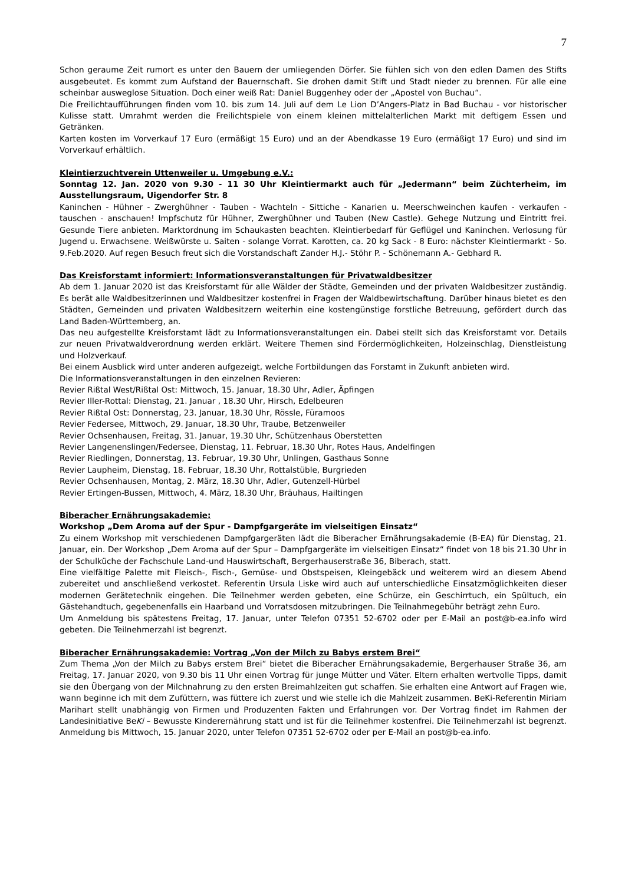7
Schon geraume Zeit rumort es unter den Bauern der umliegenden Dörfer. Sie fühlen sich von den edlen Damen des Stifts ausgebeutet. Es kommt zum Aufstand der Bauernschaft. Sie drohen damit Stift und Stadt nieder zu brennen. Für alle eine scheinbar ausweglose Situation. Doch einer weiß Rat: Daniel Buggenhey oder der „Apostel von Buchau“.
Die Freilichtaufführungen finden vom 10. bis zum 14. Juli auf dem Le Lion D’Angers-Platz in Bad Buchau - vor historischer Kulisse statt. Umrahmt werden die Freilichtspiele von einem kleinen mittelalterlichen Markt mit deftigem Essen und Getränken.
Karten kosten im Vorverkauf 17 Euro (ermäßigt 15 Euro) und an der Abendkasse 19 Euro (ermäßigt 17 Euro) und sind im Vorverkauf erhältlich.
Kleintierzuchtverein Uttenweiler u. Umgebung e.V.:
Sonntag 12. Jan. 2020 von 9.30 - 11 30 Uhr Kleintiermarkt auch für „Jedermann“ beim Züchterheim, im Ausstellungsraum, Uigendorfer Str. 8
Kaninchen - Hühner - Zwerghühner - Tauben - Wachteln - Sittiche - Kanarien u. Meerschweinchen kaufen - verkaufen - tauschen - anschauen! Impfschutz für Hühner, Zwerghühner und Tauben (New Castle). Gehege Nutzung und Eintritt frei. Gesunde Tiere anbieten. Marktordnung im Schaukasten beachten. Kleintierbedarf für Geflügel und Kaninchen. Verlosung für Jugend u. Erwachsene. Weißwürste u. Saiten - solange Vorrat. Karotten, ca. 20 kg Sack - 8 Euro: nächster Kleintiermarkt - So. 9.Feb.2020. Auf regen Besuch freut sich die Vorstandschaft Zander H.J.- Stöhr P. - Schönemann A.- Gebhard R.
Das Kreisforstamt informiert: Informationsveranstaltungen für Privatwaldbesitzer
Ab dem 1. Januar 2020 ist das Kreisforstamt für alle Wälder der Städte, Gemeinden und der privaten Waldbesitzer zuständig. Es berät alle Waldbesitzerinnen und Waldbesitzer kostenfrei in Fragen der Waldbewirtschaftung. Darüber hinaus bietet es den Städten, Gemeinden und privaten Waldbesitzern weiterhin eine kostengünstige forstliche Betreuung, gefördert durch das Land Baden-Württemberg, an.
Das neu aufgestellte Kreisforstamt lädt zu Informationsveranstaltungen ein. Dabei stellt sich das Kreisforstamt vor. Details zur neuen Privatwaldverordnung werden erklärt. Weitere Themen sind Fördermöglichkeiten, Holzeinschlag, Dienstleistung und Holzverkauf.
Bei einem Ausblick wird unter anderen aufgezeigt, welche Fortbildungen das Forstamt in Zukunft anbieten wird.
Die Informationsveranstaltungen in den einzelnen Revieren:
Revier Rißtal West/Rißtal Ost: Mittwoch, 15. Januar, 18.30 Uhr, Adler, Äpfingen
Revier Iller-Rottal: Dienstag, 21. Januar , 18.30 Uhr, Hirsch, Edelbeuren
Revier Rißtal Ost: Donnerstag, 23. Januar, 18.30 Uhr, Rössle, Füramoos
Revier Federsee, Mittwoch, 29. Januar, 18.30 Uhr, Traube, Betzenweiler
Revier Ochsenhausen, Freitag, 31. Januar, 19.30 Uhr, Schützenhaus Oberstetten
Revier Langenenslingen/Federsee, Dienstag, 11. Februar, 18.30 Uhr, Rotes Haus, Andelfingen
Revier Riedlingen, Donnerstag, 13. Februar, 19.30 Uhr, Unlingen, Gasthaus Sonne
Revier Laupheim, Dienstag, 18. Februar, 18.30 Uhr, Rottalstüble, Burgrieden
Revier Ochsenhausen, Montag, 2. März, 18.30 Uhr, Adler, Gutenzell-Hürbel
Revier Ertingen-Bussen, Mittwoch, 4. März, 18.30 Uhr, Bräuhaus, Hailtingen
Biberacher Ernährungsakademie:
Workshop „Dem Aroma auf der Spur - Dampfgargeräte im vielseitigen Einsatz“
Zu einem Workshop mit verschiedenen Dampfgargeräten lädt die Biberacher Ernährungsakademie (B-EA) für Dienstag, 21. Januar, ein. Der Workshop „Dem Aroma auf der Spur – Dampfgargeräte im vielseitigen Einsatz“ findet von 18 bis 21.30 Uhr in der Schulküche der Fachschule Land-und Hauswirtschaft, Bergerhauserstraße 36, Biberach, statt.
Eine vielfältige Palette mit Fleisch-, Fisch-, Gemüse- und Obstspeisen, Kleingebäck und weiterem wird an diesem Abend zubereitet und anschließend verkostet. Referentin Ursula Liske wird auch auf unterschiedliche Einsatzmöglichkeiten dieser modernen Gerätetechnik eingehen. Die Teilnehmer werden gebeten, eine Schürze, ein Geschirrtuch, ein Spültuch, ein Gästehandtuch, gegebenenfalls ein Haarband und Vorratsdosen mitzubringen. Die Teilnahmegebühr beträgt zehn Euro.
Um Anmeldung bis spätestens Freitag, 17. Januar, unter Telefon 07351 52-6702 oder per E-Mail an post@b-ea.info wird gebeten. Die Teilnehmerzahl ist begrenzt.
Biberacher Ernährungsakademie: Vortrag „Von der Milch zu Babys erstem Brei“
Zum Thema „Von der Milch zu Babys erstem Brei“ bietet die Biberacher Ernährungsakademie, Bergerhauser Straße 36, am Freitag, 17. Januar 2020, von 9.30 bis 11 Uhr einen Vortrag für junge Mütter und Väter. Eltern erhalten wertvolle Tipps, damit sie den Übergang von der Milchnahrung zu den ersten Breimahlzeiten gut schaffen. Sie erhalten eine Antwort auf Fragen wie, wann beginne ich mit dem Zufüttern, was füttere ich zuerst und wie stelle ich die Mahlzeit zusammen. BeKi-Referentin Miriam Marihart stellt unabhängig von Firmen und Produzenten Fakten und Erfahrungen vor. Der Vortrag findet im Rahmen der Landesinitiative BeKi – Bewusste Kinderernährung statt und ist für die Teilnehmer kostenfrei. Die Teilnehmerzahl ist begrenzt. Anmeldung bis Mittwoch, 15. Januar 2020, unter Telefon 07351 52-6702 oder per E-Mail an post@b-ea.info.